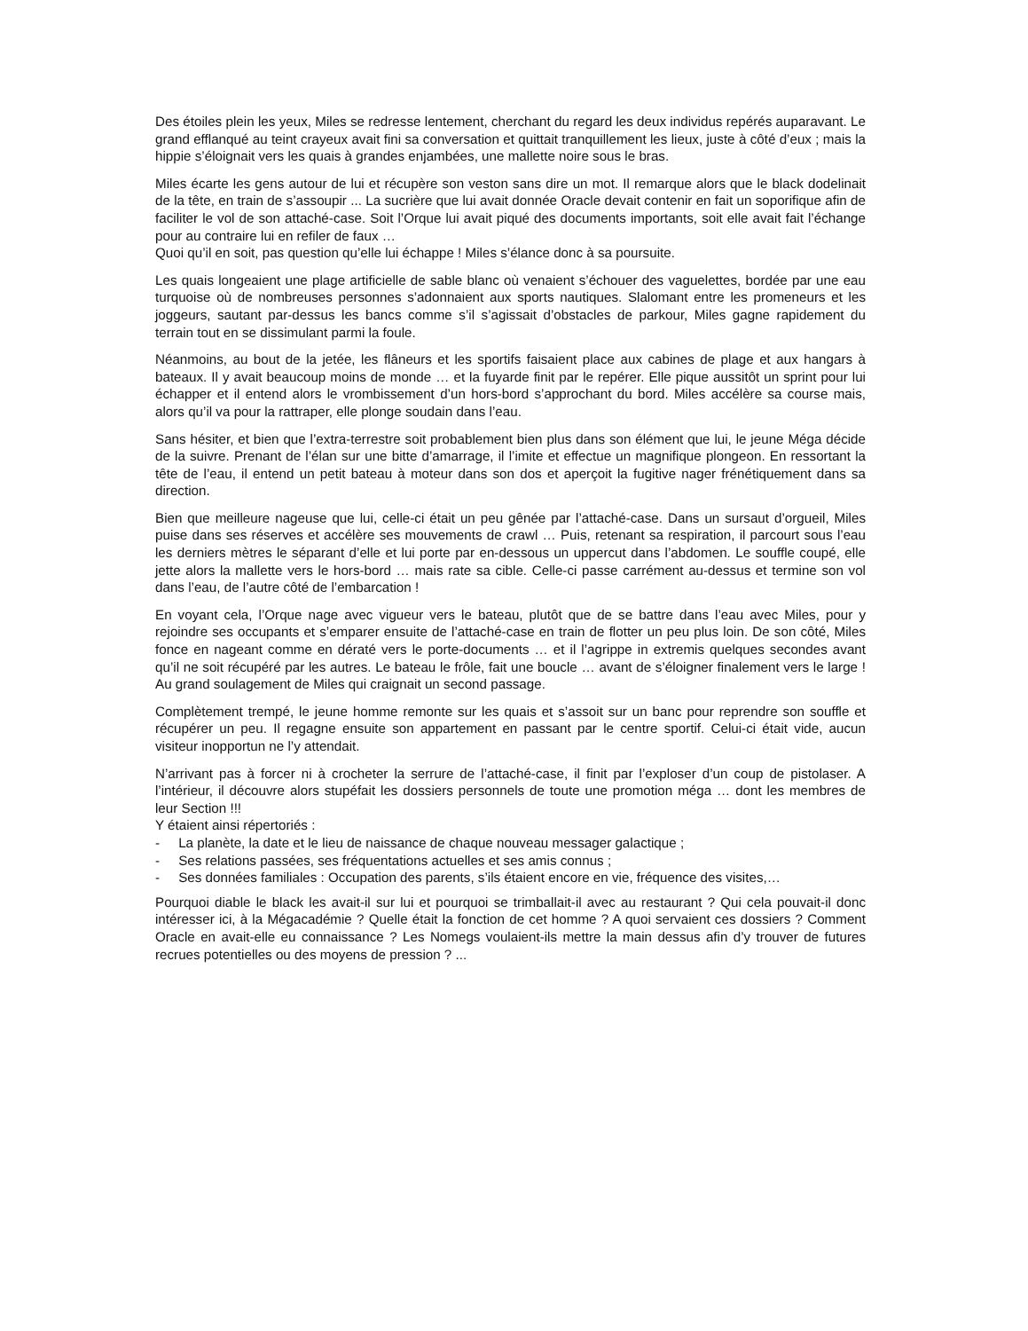Des étoiles plein les yeux, Miles se redresse lentement, cherchant du regard les deux individus repérés auparavant. Le grand efflanqué au teint crayeux avait fini sa conversation et quittait tranquillement les lieux, juste à côté d’eux ; mais la hippie s’éloignait vers les quais à grandes enjambées, une mallette noire sous le bras.
Miles écarte les gens autour de lui et récupère son veston sans dire un mot. Il remarque alors que le black dodelinait de la tête, en train de s’assoupir ... La sucrière que lui avait donnée Oracle devait contenir en fait un soporifique afin de faciliter le vol de son attaché-case. Soit l’Orque lui avait piqué des documents importants, soit elle avait fait l’échange pour au contraire lui en refiler de faux …
Quoi qu’il en soit, pas question qu’elle lui échappe ! Miles s’élance donc à sa poursuite.
Les quais longeaient une plage artificielle de sable blanc où venaient s’échouer des vaguelettes, bordée par une eau turquoise où de nombreuses personnes s’adonnaient aux sports nautiques. Slalomant entre les promeneurs et les joggeurs, sautant par-dessus les bancs comme s’il s’agissait d’obstacles de parkour, Miles gagne rapidement du terrain tout en se dissimulant parmi la foule.
Néanmoins, au bout de la jetée, les flâneurs et les sportifs faisaient place aux cabines de plage et aux hangars à bateaux. Il y avait beaucoup moins de monde … et la fuyarde finit par le repérer. Elle pique aussitôt un sprint pour lui échapper et il entend alors le vrombissement d’un hors-bord s’approchant du bord. Miles accélère sa course mais, alors qu’il va pour la rattraper, elle plonge soudain dans l’eau.
Sans hésiter, et bien que l’extra-terrestre soit probablement bien plus dans son élément que lui, le jeune Méga décide de la suivre. Prenant de l’élan sur une bitte d’amarrage, il l’imite et effectue un magnifique plongeon. En ressortant la tête de l’eau, il entend un petit bateau à moteur dans son dos et aperçoit la fugitive nager frénétiquement dans sa direction.
Bien que meilleure nageuse que lui, celle-ci était un peu gênée par l’attaché-case. Dans un sursaut d’orgueil, Miles puise dans ses réserves et accélère ses mouvements de crawl … Puis, retenant sa respiration, il parcourt sous l’eau les derniers mètres le séparant d’elle et lui porte par en-dessous un uppercut dans l’abdomen. Le souffle coupé, elle jette alors la mallette vers le hors-bord … mais rate sa cible. Celle-ci passe carrément au-dessus et termine son vol dans l’eau, de l’autre côté de l’embarcation !
En voyant cela, l’Orque nage avec vigueur vers le bateau, plutôt que de se battre dans l’eau avec Miles, pour y rejoindre ses occupants et s’emparer ensuite de l’attaché-case en train de flotter un peu plus loin. De son côté, Miles fonce en nageant comme en dératé vers le porte-documents … et il l’agrippe in extremis quelques secondes avant qu’il ne soit récupéré par les autres. Le bateau le frôle, fait une boucle … avant de s’éloigner finalement vers le large ! Au grand soulagement de Miles qui craignait un second passage.
Complètement trempé, le jeune homme remonte sur les quais et s’assoit sur un banc pour reprendre son souffle et récupérer un peu. Il regagne ensuite son appartement en passant par le centre sportif. Celui-ci était vide, aucun visiteur inopportun ne l’y attendait.
N’arrivant pas à forcer ni à crocheter la serrure de l’attaché-case, il finit par l’exploser d’un coup de pistolaser. A l’intérieur, il découvre alors stupéfait les dossiers personnels de toute une promotion méga … dont les membres de leur Section !!!
Y étaient ainsi répertoriés :
- La planète, la date et le lieu de naissance de chaque nouveau messager galactique ;
- Ses relations passées, ses fréquentations actuelles et ses amis connus ;
- Ses données familiales : Occupation des parents, s’ils étaient encore en vie, fréquence des visites,…
Pourquoi diable le black les avait-il sur lui et pourquoi se trimballait-il avec au restaurant ? Qui cela pouvait-il donc intéresser ici, à la Mégacadémie ? Quelle était la fonction de cet homme ? A quoi servaient ces dossiers ? Comment Oracle en avait-elle eu connaissance ? Les Nomegs voulaient-ils mettre la main dessus afin d’y trouver de futures recrues potentielles ou des moyens de pression ? ...